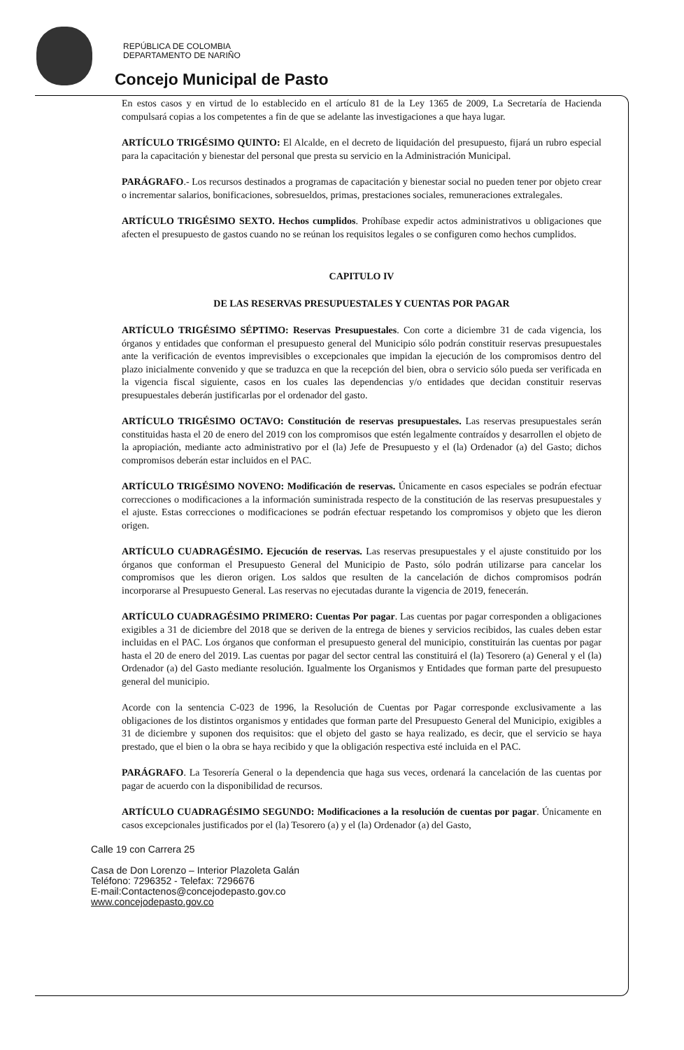REPÚBLICA DE COLOMBIA
DEPARTAMENTO DE NARIÑO
Concejo Municipal de Pasto
En estos casos y en virtud de lo establecido en el artículo 81 de la Ley 1365 de 2009, La Secretaría de Hacienda compulsará copias a los competentes a fin de que se adelante las investigaciones a que haya lugar.
ARTÍCULO TRIGÉSIMO QUINTO: El Alcalde, en el decreto de liquidación del presupuesto, fijará un rubro especial para la capacitación y bienestar del personal que presta su servicio en la Administración Municipal.
PARÁGRAFO.- Los recursos destinados a programas de capacitación y bienestar social no pueden tener por objeto crear o incrementar salarios, bonificaciones, sobresueldos, primas, prestaciones sociales, remuneraciones extralegales.
ARTÍCULO TRIGÉSIMO SEXTO. Hechos cumplidos. Prohíbase expedir actos administrativos u obligaciones que afecten el presupuesto de gastos cuando no se reúnan los requisitos legales o se configuren como hechos cumplidos.
CAPITULO IV
DE LAS RESERVAS PRESUPUESTALES Y CUENTAS POR PAGAR
ARTÍCULO TRIGÉSIMO SÉPTIMO: Reservas Presupuestales. Con corte a diciembre 31 de cada vigencia, los órganos y entidades que conforman el presupuesto general del Municipio sólo podrán constituir reservas presupuestales ante la verificación de eventos imprevisibles o excepcionales que impidan la ejecución de los compromisos dentro del plazo inicialmente convenido y que se traduzca en que la recepción del bien, obra o servicio sólo pueda ser verificada en la vigencia fiscal siguiente, casos en los cuales las dependencias y/o entidades que decidan constituir reservas presupuestales deberán justificarlas por el ordenador del gasto.
ARTÍCULO TRIGÉSIMO OCTAVO: Constitución de reservas presupuestales. Las reservas presupuestales serán constituidas hasta el 20 de enero del 2019 con los compromisos que estén legalmente contraídos y desarrollen el objeto de la apropiación, mediante acto administrativo por el (la) Jefe de Presupuesto y el (la) Ordenador (a) del Gasto; dichos compromisos deberán estar incluidos en el PAC.
ARTÍCULO TRIGÉSIMO NOVENO: Modificación de reservas. Únicamente en casos especiales se podrán efectuar correcciones o modificaciones a la información suministrada respecto de la constitución de las reservas presupuestales y el ajuste. Estas correcciones o modificaciones se podrán efectuar respetando los compromisos y objeto que les dieron origen.
ARTÍCULO CUADRAGÉSIMO. Ejecución de reservas. Las reservas presupuestales y el ajuste constituido por los órganos que conforman el Presupuesto General del Municipio de Pasto, sólo podrán utilizarse para cancelar los compromisos que les dieron origen. Los saldos que resulten de la cancelación de dichos compromisos podrán incorporarse al Presupuesto General. Las reservas no ejecutadas durante la vigencia de 2019, fenecerán.
ARTÍCULO CUADRAGÉSIMO PRIMERO: Cuentas Por pagar. Las cuentas por pagar corresponden a obligaciones exigibles a 31 de diciembre del 2018 que se deriven de la entrega de bienes y servicios recibidos, las cuales deben estar incluidas en el PAC. Los órganos que conforman el presupuesto general del municipio, constituirán las cuentas por pagar hasta el 20 de enero del 2019. Las cuentas por pagar del sector central las constituirá el (la) Tesorero (a) General y el (la) Ordenador (a) del Gasto mediante resolución. Igualmente los Organismos y Entidades que forman parte del presupuesto general del municipio.
Acorde con la sentencia C-023 de 1996, la Resolución de Cuentas por Pagar corresponde exclusivamente a las obligaciones de los distintos organismos y entidades que forman parte del Presupuesto General del Municipio, exigibles a 31 de diciembre y suponen dos requisitos: que el objeto del gasto se haya realizado, es decir, que el servicio se haya prestado, que el bien o la obra se haya recibido y que la obligación respectiva esté incluida en el PAC.
PARÁGRAFO. La Tesorería General o la dependencia que haga sus veces, ordenará la cancelación de las cuentas por pagar de acuerdo con la disponibilidad de recursos.
ARTÍCULO CUADRAGÉSIMO SEGUNDO: Modificaciones a la resolución de cuentas por pagar. Únicamente en casos excepcionales justificados por el (la) Tesorero (a) y el (la) Ordenador (a) del Gasto,
Calle 19 con Carrera 25
Casa de Don Lorenzo – Interior Plazoleta Galán
Teléfono: 7296352 - Telefax: 7296676
E-mail:Contactenos@concejodepasto.gov.co
www.concejodepasto.gov.co